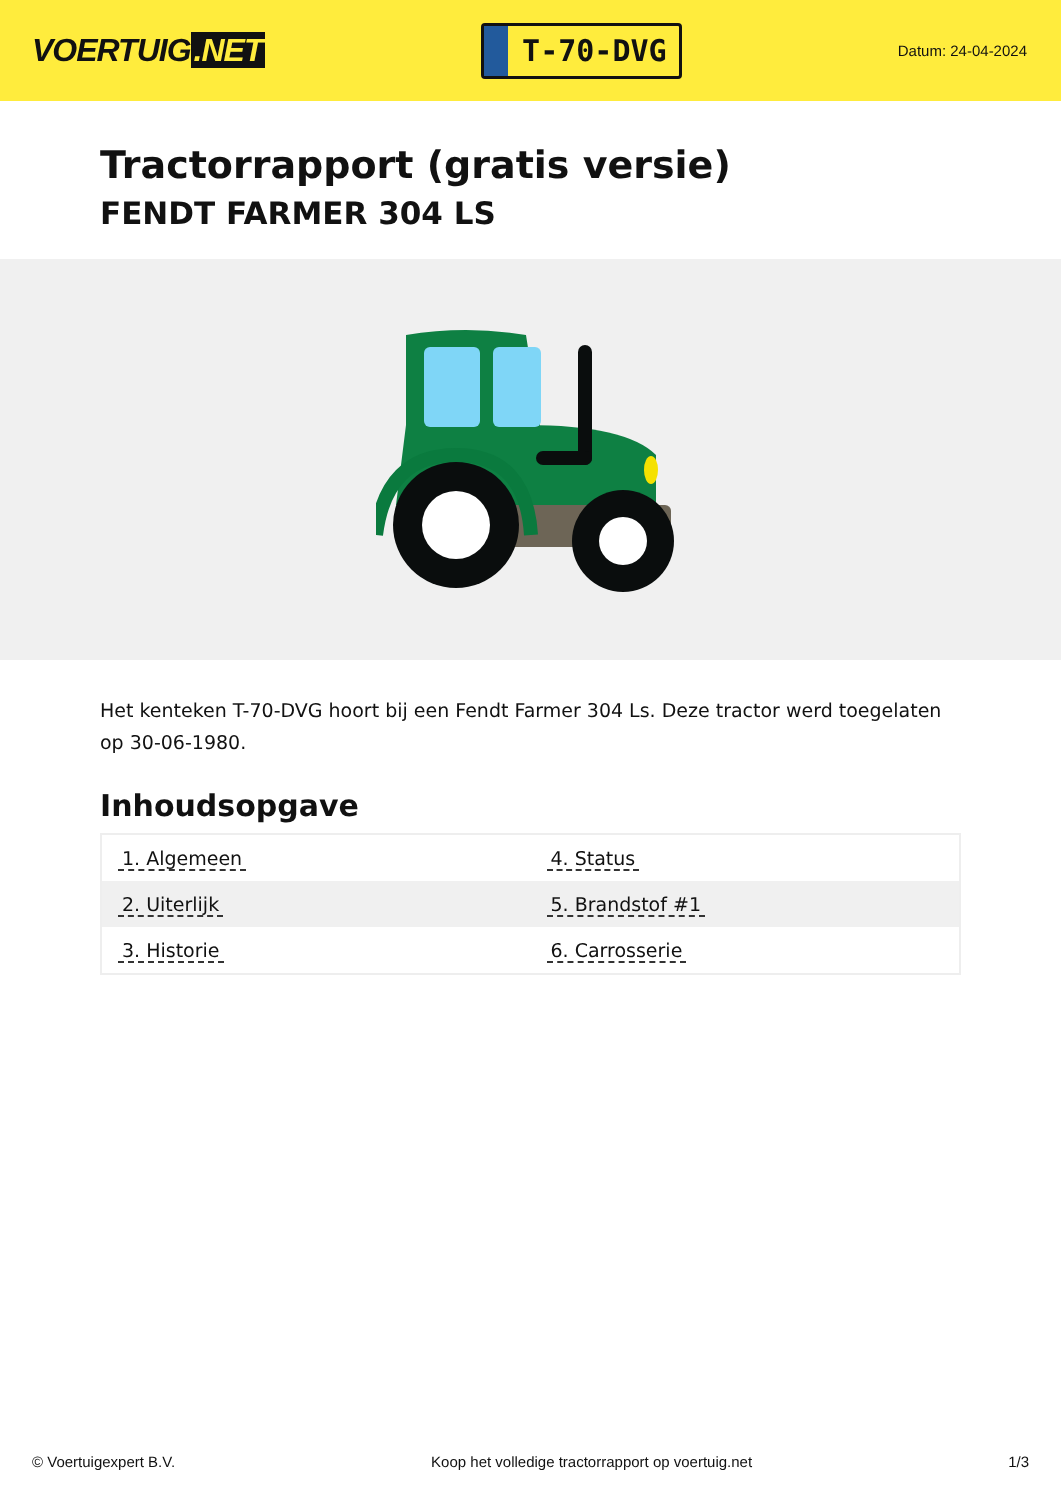VOERTUIG.NET
T-70-DVG
Datum: 24-04-2024
Tractorrapport (gratis versie)
FENDT FARMER 304 LS
Het kenteken T-70-DVG hoort bij een Fendt Farmer 304 Ls. Deze tractor werd toegelaten op 30-06-1980.
Inhoudsopgave
| 1. Algemeen | 4. Status |
| 2. Uiterlijk | 5. Brandstof #1 |
| 3. Historie | 6. Carrosserie |
© Voertuigexpert B.V. Koop het volledige tractorrapport op voertuig.net 1/3